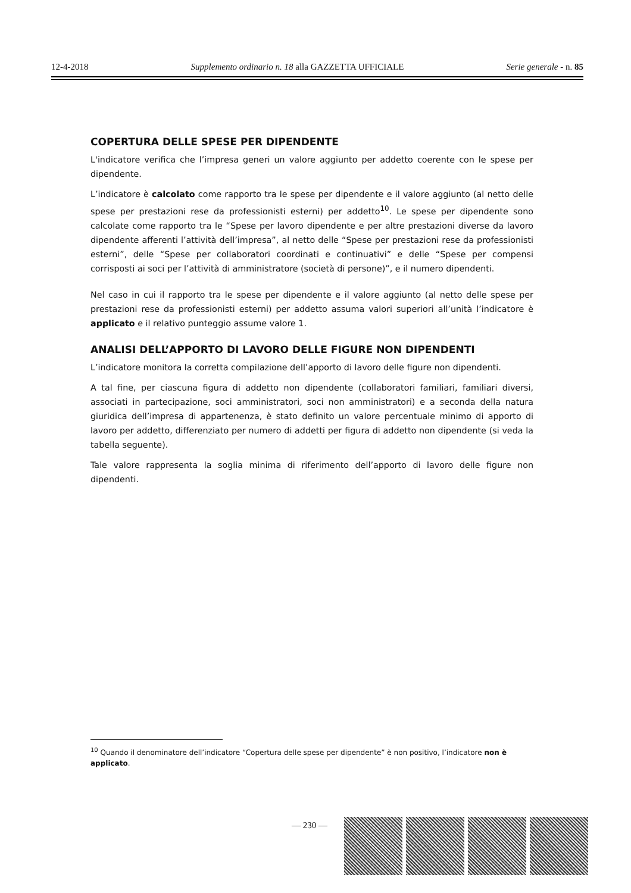12-4-2018 Supplemento ordinario n. 18 alla GAZZETTA UFFICIALE Serie generale - n. 85
COPERTURA DELLE SPESE PER DIPENDENTE
L'indicatore verifica che l’impresa generi un valore aggiunto per addetto coerente con le spese per dipendente.
L’indicatore è calcolato come rapporto tra le spese per dipendente e il valore aggiunto (al netto delle spese per prestazioni rese da professionisti esterni) per addetto<sup>10</sup>. Le spese per dipendente sono calcolate come rapporto tra le “Spese per lavoro dipendente e per altre prestazioni diverse da lavoro dipendente afferenti l’attività dell’impresa”, al netto delle “Spese per prestazioni rese da professionisti esterni”, delle “Spese per collaboratori coordinati e continuativi” e delle “Spese per compensi corrisposti ai soci per l’attività di amministratore (società di persone)”, e il numero dipendenti.
Nel caso in cui il rapporto tra le spese per dipendente e il valore aggiunto (al netto delle spese per prestazioni rese da professionisti esterni) per addetto assuma valori superiori all’unità l’indicatore è applicato e il relativo punteggio assume valore 1.
ANALISI DELL’APPORTO DI LAVORO DELLE FIGURE NON DIPENDENTI
L’indicatore monitora la corretta compilazione dell’apporto di lavoro delle figure non dipendenti.
A tal fine, per ciascuna figura di addetto non dipendente (collaboratori familiari, familiari diversi, associati in partecipazione, soci amministratori, soci non amministratori) e a seconda della natura giuridica dell’impresa di appartenenza, è stato definito un valore percentuale minimo di apporto di lavoro per addetto, differenziato per numero di addetti per figura di addetto non dipendente (si veda la tabella seguente).
Tale valore rappresenta la soglia minima di riferimento dell’apporto di lavoro delle figure non dipendenti.
<sup>10</sup> Quando il denominatore dell’indicatore “Copertura delle spese per dipendente” è non positivo, l’indicatore non è applicato.
— 230 —